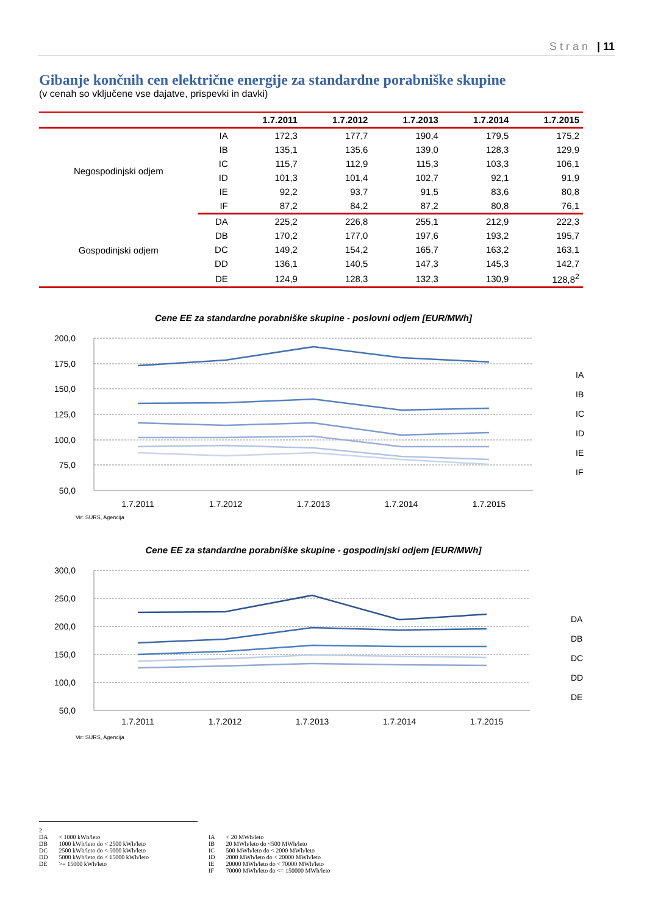Stran | 11
Gibanje končnih cen električne energije za standardne porabniške skupine
(v cenah so vključene vse dajatve, prispevki in davki)
| | | 1.7.2011 | 1.7.2012 | 1.7.2013 | 1.7.2014 | 1.7.2015 |
| --- | --- | --- | --- | --- | --- | --- |
| Negospodinjski odjem | IA | 172,3 | 177,7 | 190,4 | 179,5 | 175,2 |
| | IB | 135,1 | 135,6 | 139,0 | 128,3 | 129,9 |
| | IC | 115,7 | 112,9 | 115,3 | 103,3 | 106,1 |
| | ID | 101,3 | 101,4 | 102,7 | 92,1 | 91,9 |
| | IE | 92,2 | 93,7 | 91,5 | 83,6 | 80,8 |
| | IF | 87,2 | 84,2 | 87,2 | 80,8 | 76,1 |
| Gospodinjski odjem | DA | 225,2 | 226,8 | 255,1 | 212,9 | 222,3 |
| | DB | 170,2 | 177,0 | 197,6 | 193,2 | 195,7 |
| | DC | 149,2 | 154,2 | 165,7 | 163,2 | 163,1 |
| | DD | 136,1 | 140,5 | 147,3 | 145,3 | 142,7 |
| | DE | 124,9 | 128,3 | 132,3 | 130,9 | 128,8<sup>2</sup> |
Cene EE za standardne porabniške skupine - poslovni odjem [EUR/MWh]
200,0
175,0
150,0
125,0
100,0
75,0
50,0
1.7.2011
1.7.2012
1.7.2013
1.7.2014
1.7.2015
IA
IB
IC
ID
IE
IF
Vir: SURS, Agencija
Cene EE za standardne porabniške skupine - gospodinjski odjem [EUR/MWh]
300,0
250,0
200,0
150,0
100,0
50,0
1.7.2011
1.7.2012
1.7.2013
1.7.2014
1.7.2015
DA
DB
DC
DD
DE
Vir: SURS, Agencija
2
| DA | < 1000 kWh/leto | IA | < 20 MWh/leto |
| DB | 1000 kWh/leto do < 2500 kWh/leto | IB | 20 MWh/leto do <500 MWh/leto |
| DC | 2500 kWh/leto do < 5000 kWh/leto | IC | 500 MWh/leto do < 2000 MWh/leto |
| DD | 5000 kWh/leto do < 15000 kWh/leto | ID | 2000 MWh/leto do < 20000 MWh/leto |
| DE | >= 15000 kWh/leto | IE | 20000 MWh/leto do < 70000 MWh/leto |
| | | IF | 70000 MWh/leto do <= 150000 MWh/leto |